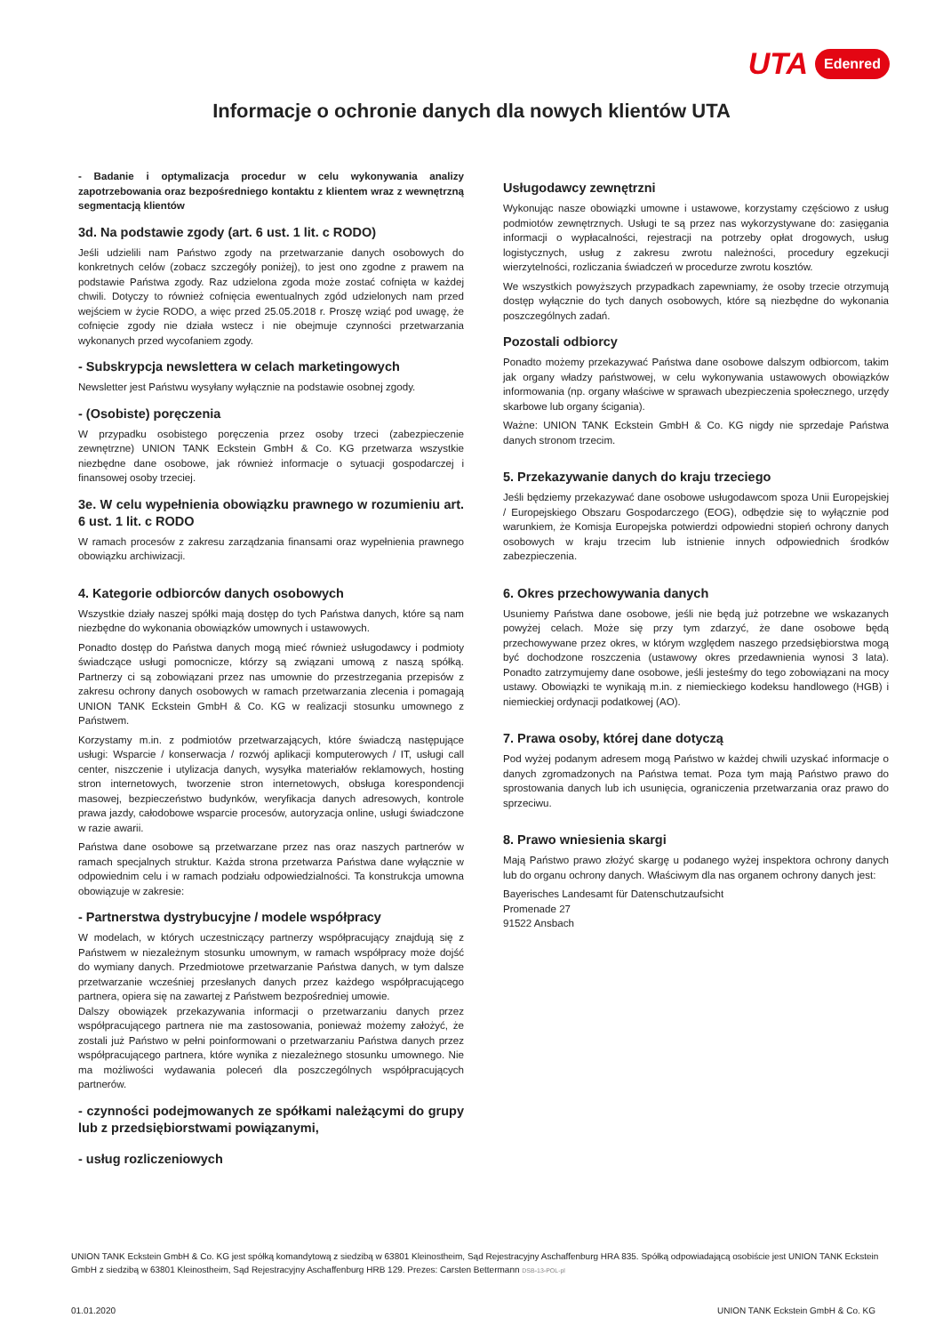UTA Edenred
Informacje o ochronie danych dla nowych klientów UTA
- Badanie i optymalizacja procedur w celu wykonywania analizy zapotrzebowania oraz bezpośredniego kontaktu z klientem wraz z wewnętrzną segmentacją klientów
3d. Na podstawie zgody (art. 6 ust. 1 lit. c RODO)
Jeśli udzielili nam Państwo zgody na przetwarzanie danych osobowych do konkretnych celów (zobacz szczegóły poniżej), to jest ono zgodne z prawem na podstawie Państwa zgody. Raz udzielona zgoda może zostać cofnięta w każdej chwili. Dotyczy to również cofnięcia ewentualnych zgód udzielonych nam przed wejściem w życie RODO, a więc przed 25.05.2018 r. Proszę wziąć pod uwagę, że cofnięcie zgody nie działa wstecz i nie obejmuje czynności przetwarzania wykonanych przed wycofaniem zgody.
- Subskrypcja newslettera w celach marketingowych
Newsletter jest Państwu wysyłany wyłącznie na podstawie osobnej zgody.
- (Osobiste) poręczenia
W przypadku osobistego poręczenia przez osoby trzeci (zabezpieczenie zewnętrzne) UNION TANK Eckstein GmbH & Co. KG przetwarza wszystkie niezbędne dane osobowe, jak również informacje o sytuacji gospodarczej i finansowej osoby trzeciej.
3e. W celu wypełnienia obowiązku prawnego w rozumieniu art. 6 ust. 1 lit. c RODO
W ramach procesów z zakresu zarządzania finansami oraz wypełnienia prawnego obowiązku archiwizacji.
4. Kategorie odbiorców danych osobowych
Wszystkie działy naszej spółki mają dostęp do tych Państwa danych, które są nam niezbędne do wykonania obowiązków umownych i ustawowych.
Ponadto dostęp do Państwa danych mogą mieć również usługodawcy i podmioty świadczące usługi pomocnicze, którzy są związani umową z naszą spółką. Partnerzy ci są zobowiązani przez nas umownie do przestrzegania przepisów z zakresu ochrony danych osobowych w ramach przetwarzania zlecenia i pomagają UNION TANK Eckstein GmbH & Co. KG w realizacji stosunku umownego z Państwem.
Korzystamy m.in. z podmiotów przetwarzających, które świadczą następujące usługi: Wsparcie / konserwacja / rozwój aplikacji komputerowych / IT, usługi call center, niszczenie i utylizacja danych, wysyłka materiałów reklamowych, hosting stron internetowych, tworzenie stron internetowych, obsługa korespondencji masowej, bezpieczeństwo budynków, weryfikacja danych adresowych, kontrole prawa jazdy, całodobowe wsparcie procesów, autoryzacja online, usługi świadczone w razie awarii.
Państwa dane osobowe są przetwarzane przez nas oraz naszych partnerów w ramach specjalnych struktur. Każda strona przetwarza Państwa dane wyłącznie w odpowiednim celu i w ramach podziału odpowiedzialności. Ta konstrukcja umowna obowiązuje w zakresie:
- Partnerstwa dystrybucyjne / modele współpracy
W modelach, w których uczestniczący partnerzy współpracujący znajdują się z Państwem w niezależnym stosunku umownym, w ramach współpracy może dojść do wymiany danych. Przedmiotowe przetwarzanie Państwa danych, w tym dalsze przetwarzanie wcześniej przesłanych danych przez każdego współpracującego partnera, opiera się na zawartej z Państwem bezpośredniej umowie.
Dalszy obowiązek przekazywania informacji o przetwarzaniu danych przez współpracującego partnera nie ma zastosowania, ponieważ możemy założyć, że zostali już Państwo w pełni poinformowani o przetwarzaniu Państwa danych przez współpracującego partnera, które wynika z niezależnego stosunku umownego. Nie ma możliwości wydawania poleceń dla poszczególnych współpracujących partnerów.
- czynności podejmowanych ze spółkami należącymi do grupy lub z przedsiębiorstwami powiązanymi,
- usług rozliczeniowych
Usługodawcy zewnętrzni
Wykonując nasze obowiązki umowne i ustawowe, korzystamy częściowo z usług podmiotów zewnętrznych. Usługi te są przez nas wykorzystywane do: zasięgania informacji o wypłacalności, rejestracji na potrzeby opłat drogowych, usług logistycznych, usług z zakresu zwrotu należności, procedury egzekucji wierzytelności, rozliczania świadczeń w procedurze zwrotu kosztów.
We wszystkich powyższych przypadkach zapewniamy, że osoby trzecie otrzymują dostęp wyłącznie do tych danych osobowych, które są niezbędne do wykonania poszczególnych zadań.
Pozostali odbiorcy
Ponadto możemy przekazywać Państwa dane osobowe dalszym odbiorcom, takim jak organy władzy państwowej, w celu wykonywania ustawowych obowiązków informowania (np. organy właściwe w sprawach ubezpieczenia społecznego, urzędy skarbowe lub organy ścigania).
Ważne: UNION TANK Eckstein GmbH & Co. KG nigdy nie sprzedaje Państwa danych stronom trzecim.
5. Przekazywanie danych do kraju trzeciego
Jeśli będziemy przekazywać dane osobowe usługodawcom spoza Unii Europejskiej / Europejskiego Obszaru Gospodarczego (EOG), odbędzie się to wyłącznie pod warunkiem, że Komisja Europejska potwierdzi odpowiedni stopień ochrony danych osobowych w kraju trzecim lub istnienie innych odpowiednich środków zabezpieczenia.
6. Okres przechowywania danych
Usuniemy Państwa dane osobowe, jeśli nie będą już potrzebne we wskazanych powyżej celach. Może się przy tym zdarzyć, że dane osobowe będą przechowywane przez okres, w którym względem naszego przedsiębiorstwa mogą być dochodzone roszczenia (ustawowy okres przedawnienia wynosi 3 lata). Ponadto zatrzymujemy dane osobowe, jeśli jesteśmy do tego zobowiązani na mocy ustawy. Obowiązki te wynikają m.in. z niemieckiego kodeksu handlowego (HGB) i niemieckiej ordynacji podatkowej (AO).
7. Prawa osoby, której dane dotyczą
Pod wyżej podanym adresem mogą Państwo w każdej chwili uzyskać informacje o danych zgromadzonych na Państwa temat. Poza tym mają Państwo prawo do sprostowania danych lub ich usunięcia, ograniczenia przetwarzania oraz prawo do sprzeciwu.
8. Prawo wniesienia skargi
Mają Państwo prawo złożyć skargę u podanego wyżej inspektora ochrony danych lub do organu ochrony danych. Właściwym dla nas organem ochrony danych jest:
Bayerisches Landesamt für Datenschutzaufsicht
Promenade 27
91522 Ansbach
UNION TANK Eckstein GmbH & Co. KG jest spółką komandytową z siedzibą w 63801 Kleinostheim, Sąd Rejestracyjny Aschaffenburg HRA 835. Spółką odpowiadającą osobiście jest UNION TANK Eckstein GmbH z siedzibą w 63801 Kleinostheim, Sąd Rejestracyjny Aschaffenburg HRB 129. Prezes: Carsten Bettermann DSB-13-POL-pl
01.01.2020 UNION TANK Eckstein GmbH & Co. KG